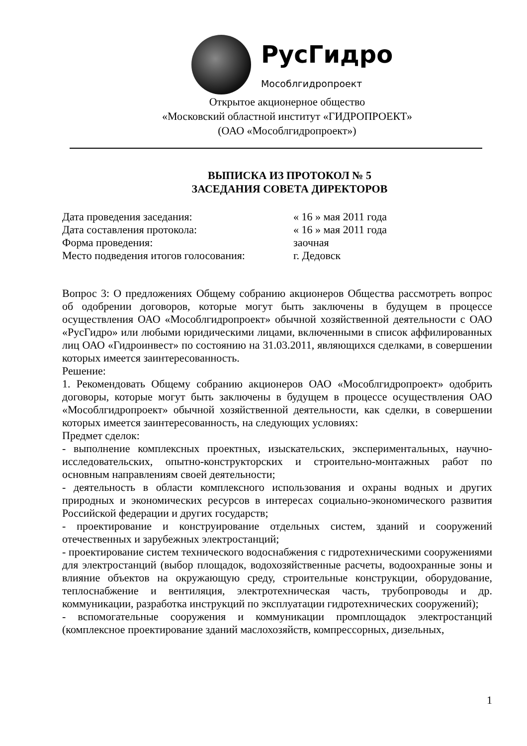РусГидро
Мособлгидропроект
Открытое акционерное общество
«Московский областной институт «ГИДРОПРОЕКТ»
(ОАО «Мособлгидропроект»)
ВЫПИСКА ИЗ ПРОТОКОЛ № 5
ЗАСЕДАНИЯ СОВЕТА ДИРЕКТОРОВ
| Дата проведения заседания: | « 16 » мая 2011 года |
| Дата составления протокола: | « 16 » мая 2011 года |
| Форма проведения: | заочная |
| Место подведения итогов голосования: | г. Дедовск |
Вопрос 3: О предложениях Общему собранию акционеров Общества рассмотреть вопрос об одобрении договоров, которые могут быть заключены в будущем в процессе осуществления ОАО «Мособлгидропроект» обычной хозяйственной деятельности с ОАО «РусГидро» или любыми юридическими лицами, включенными в список аффилированных лиц ОАО «Гидроинвест» по состоянию на 31.03.2011, являющихся сделками, в совершении которых имеется заинтересованность.
Решение:
1. Рекомендовать Общему собранию акционеров ОАО «Мособлгидропроект» одобрить договоры, которые могут быть заключены в будущем в процессе осуществления ОАО «Мособлгидропроект» обычной хозяйственной деятельности, как сделки, в совершении которых имеется заинтересованность, на следующих условиях:
Предмет сделок:
- выполнение комплексных проектных, изыскательских, экспериментальных, научно-исследовательских, опытно-конструкторских и строительно-монтажных работ по основным направлениям своей деятельности;
- деятельность в области комплексного использования и охраны водных и других природных и экономических ресурсов в интересах социально-экономического развития Российской федерации и других государств;
- проектирование и конструирование отдельных систем, зданий и сооружений отечественных и зарубежных электростанций;
- проектирование систем технического водоснабжения с гидротехническими сооружениями для электростанций (выбор площадок, водохозяйственные расчеты, водоохранные зоны и влияние объектов на окружающую среду, строительные конструкции, оборудование, теплоснабжение и вентиляция, электротехническая часть, трубопроводы и др. коммуникации, разработка инструкций по эксплуатации гидротехнических сооружений);
- вспомогательные сооружения и коммуникации промплощадок электростанций (комплексное проектирование зданий маслохозяйств, компрессорных, дизельных,
1